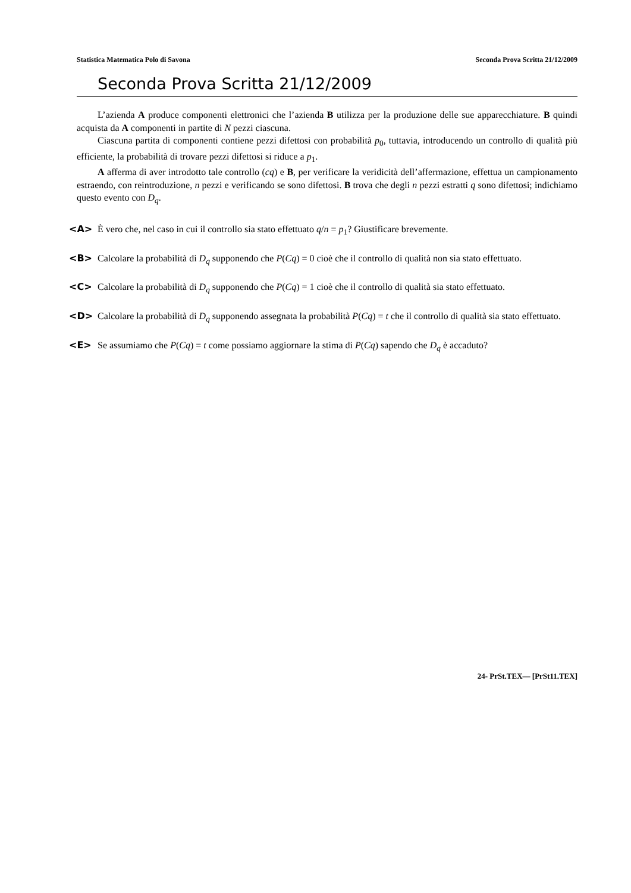Statistica Matematica Polo di Savona Seconda Prova Scritta 21/12/2009
Seconda Prova Scritta 21/12/2009
L’azienda A produce componenti elettronici che l’azienda B utilizza per la produzione delle sue apparecchiature. B quindi acquista da A componenti in partite di N pezzi ciascuna.
Ciascuna partita di componenti contiene pezzi difettosi con probabilità p<sub>0</sub>, tuttavia, introducendo un controllo di qualità più efficiente, la probabilità di trovare pezzi difettosi si riduce a p<sub>1</sub>.
A afferma di aver introdotto tale controllo (cq) e B, per verificare la veridicità dell’affermazione, effettua un campionamento estraendo, con reintroduzione, n pezzi e verificando se sono difettosi. B trova che degli n pezzi estratti q sono difettosi; indichiamo questo evento con D<sub>q</sub>.
<A> È vero che, nel caso in cui il controllo sia stato effettuato q/n = p<sub>1</sub>? Giustificare brevemente.
<B> Calcolare la probabilità di D<sub>q</sub> supponendo che P(Cq) = 0 cioè che il controllo di qualità non sia stato effettuato.
<C> Calcolare la probabilità di D<sub>q</sub> supponendo che P(Cq) = 1 cioè che il controllo di qualità sia stato effettuato.
<D> Calcolare la probabilità di D<sub>q</sub> supponendo assegnata la probabilità P(Cq) = t che il controllo di qualità sia stato effettuato.
<E> Se assumiamo che P(Cq) = t come possiamo aggiornare la stima di P(Cq) sapendo che D<sub>q</sub> è accaduto?
24- PrSt.TEX— [PrSt11.TEX]